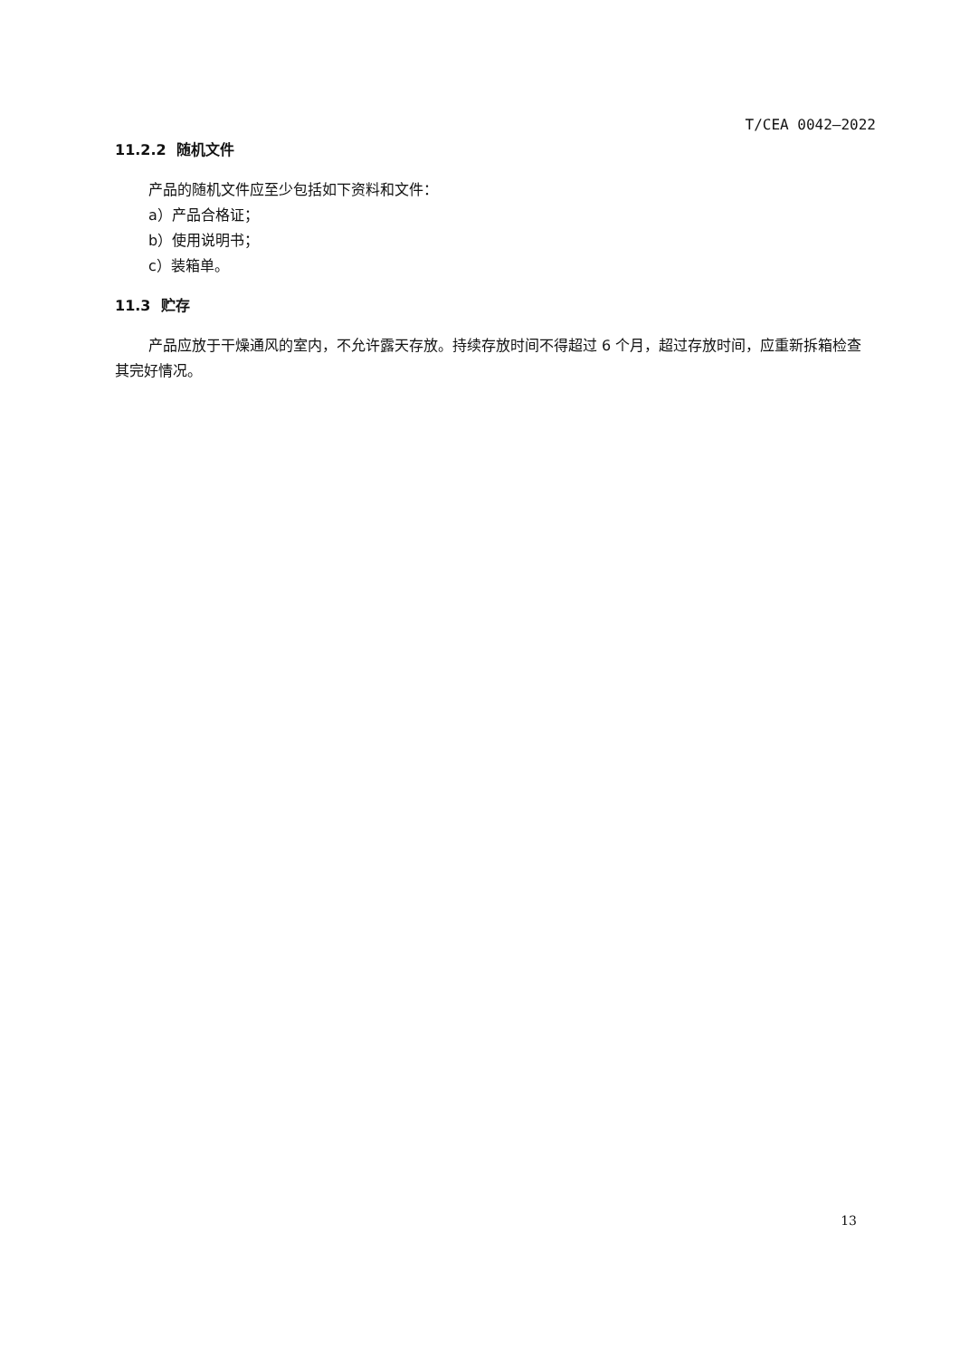T/CEA 0042—2022
11.2.2 随机文件
产品的随机文件应至少包括如下资料和文件：
a）产品合格证；
b）使用说明书；
c）装箱单。
11.3 贮存
产品应放于干燥通风的室内，不允许露天存放。持续存放时间不得超过 6 个月，超过存放时间，应重新拆箱检查其完好情况。
13